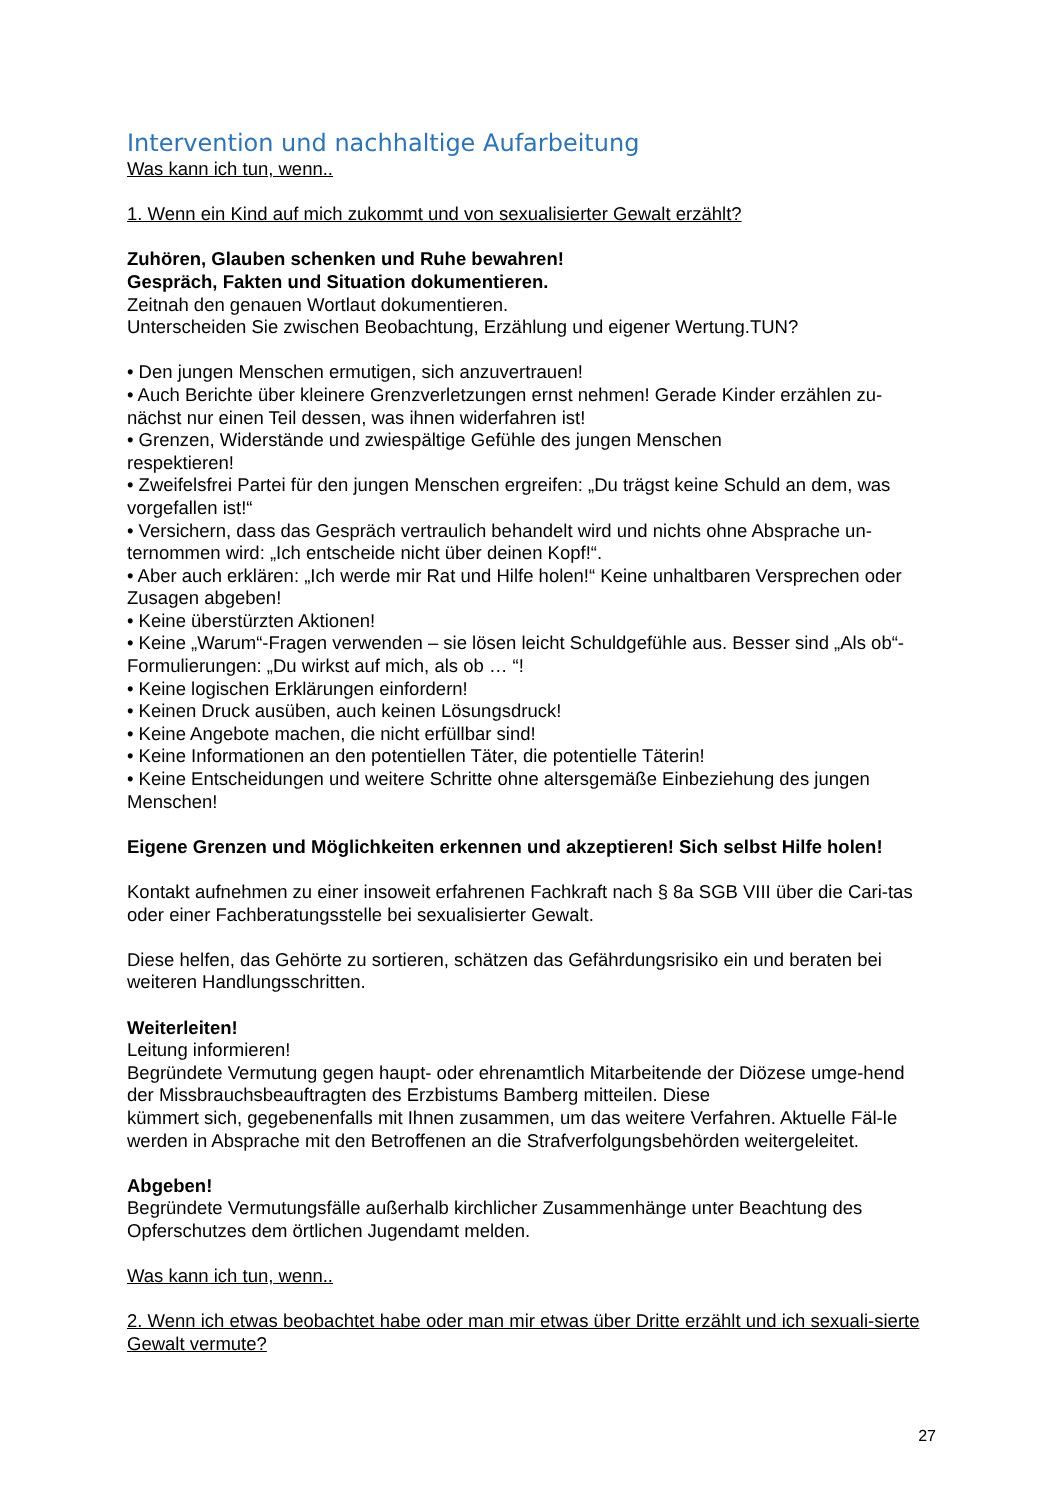Intervention und nachhaltige Aufarbeitung
Was kann ich tun, wenn..
1. Wenn ein Kind auf mich zukommt und von sexualisierter Gewalt erzählt?
Zuhören, Glauben schenken und Ruhe bewahren!
Gespräch, Fakten und Situation dokumentieren.
Zeitnah den genauen Wortlaut dokumentieren.
Unterscheiden Sie zwischen Beobachtung, Erzählung und eigener Wertung.TUN?
• Den jungen Menschen ermutigen, sich anzuvertrauen!
• Auch Berichte über kleinere Grenzverletzungen ernst nehmen! Gerade Kinder erzählen zu-nächst nur einen Teil dessen, was ihnen widerfahren ist!
• Grenzen, Widerstände und zwiespältige Gefühle des jungen Menschen
respektieren!
• Zweifelsfrei Partei für den jungen Menschen ergreifen: „Du trägst keine Schuld an dem, was vorgefallen ist!“
• Versichern, dass das Gespräch vertraulich behandelt wird und nichts ohne Absprache un-ternommen wird: „Ich entscheide nicht über deinen Kopf!“.
• Aber auch erklären: „Ich werde mir Rat und Hilfe holen!“ Keine unhaltbaren Versprechen oder Zusagen abgeben!
• Keine überstürzten Aktionen!
• Keine „Warum“-Fragen verwenden – sie lösen leicht Schuldgefühle aus. Besser sind „Als ob“-Formulierungen: „Du wirkst auf mich, als ob … “!
• Keine logischen Erklärungen einfordern!
• Keinen Druck ausüben, auch keinen Lösungsdruck!
• Keine Angebote machen, die nicht erfüllbar sind!
• Keine Informationen an den potentiellen Täter, die potentielle Täterin!
• Keine Entscheidungen und weitere Schritte ohne altersgemäße Einbeziehung des jungen Menschen!
Eigene Grenzen und Möglichkeiten erkennen und akzeptieren! Sich selbst Hilfe holen!
Kontakt aufnehmen zu einer insoweit erfahrenen Fachkraft nach § 8a SGB VIII über die Cari-tas oder einer Fachberatungsstelle bei sexualisierter Gewalt.
Diese helfen, das Gehörte zu sortieren, schätzen das Gefährdungsrisiko ein und beraten bei weiteren Handlungsschritten.
Weiterleiten!
Leitung informieren!
Begründete Vermutung gegen haupt- oder ehrenamtlich Mitarbeitende der Diözese umge-hend der Missbrauchsbeauftragten des Erzbistums Bamberg mitteilen. Diese
kümmert sich, gegebenenfalls mit Ihnen zusammen, um das weitere Verfahren. Aktuelle Fäl-le werden in Absprache mit den Betroffenen an die Strafverfolgungsbehörden weitergeleitet.
Abgeben!
Begründete Vermutungsfälle außerhalb kirchlicher Zusammenhänge unter Beachtung des Opferschutzes dem örtlichen Jugendamt melden.
Was kann ich tun, wenn..
2. Wenn ich etwas beobachtet habe oder man mir etwas über Dritte erzählt und ich sexuali-sierte Gewalt vermute?
27